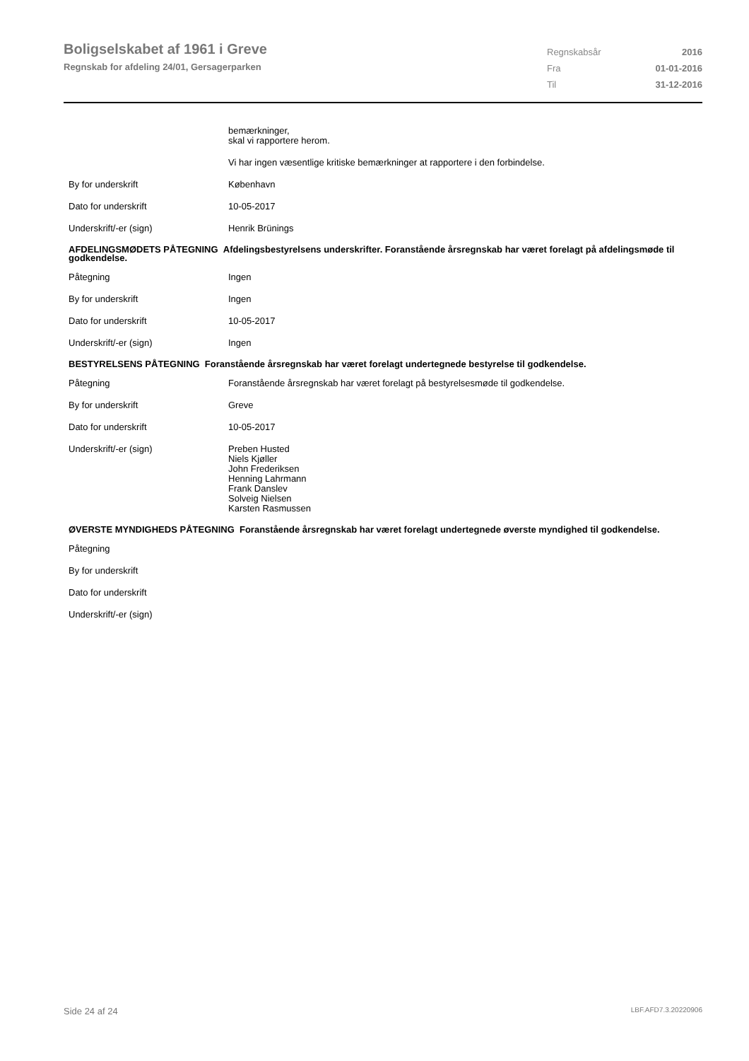Boligselskabet af 1961 i Greve
Regnskab for afdeling 24/01, Gersagerparken
Regnskabsår 2016
Fra 01-01-2016
Til 31-12-2016
bemærkninger,
skal vi rapportere herom.
Vi har ingen væsentlige kritiske bemærkninger at rapportere i den forbindelse.
By for underskrift København
Dato for underskrift 10-05-2017
Underskrift/-er (sign) Henrik Brünings
AFDELINGSMØDETS PÅTEGNING Afdelingsbestyrelsens underskrifter. Foranstående årsregnskab har været forelagt på afdelingsmøde til godkendelse.
Påtegning Ingen
By for underskrift Ingen
Dato for underskrift 10-05-2017
Underskrift/-er (sign) Ingen
BESTYRELSENS PÅTEGNING Foranstående årsregnskab har været forelagt undertegnede bestyrelse til godkendelse.
Påtegning Foranstående årsregnskab har været forelagt på bestyrelsesmøde til godkendelse.
By for underskrift Greve
Dato for underskrift 10-05-2017
Underskrift/-er (sign) Preben Husted
Niels Kjøller
John Frederiksen
Henning Lahrmann
Frank Danslev
Solveig Nielsen
Karsten Rasmussen
ØVERSTE MYNDIGHEDS PÅTEGNING Foranstående årsregnskab har været forelagt undertegnede øverste myndighed til godkendelse.
Påtegning
By for underskrift
Dato for underskrift
Underskrift/-er (sign)
Side 24 af 24 LBF.AFD7.3.20220906